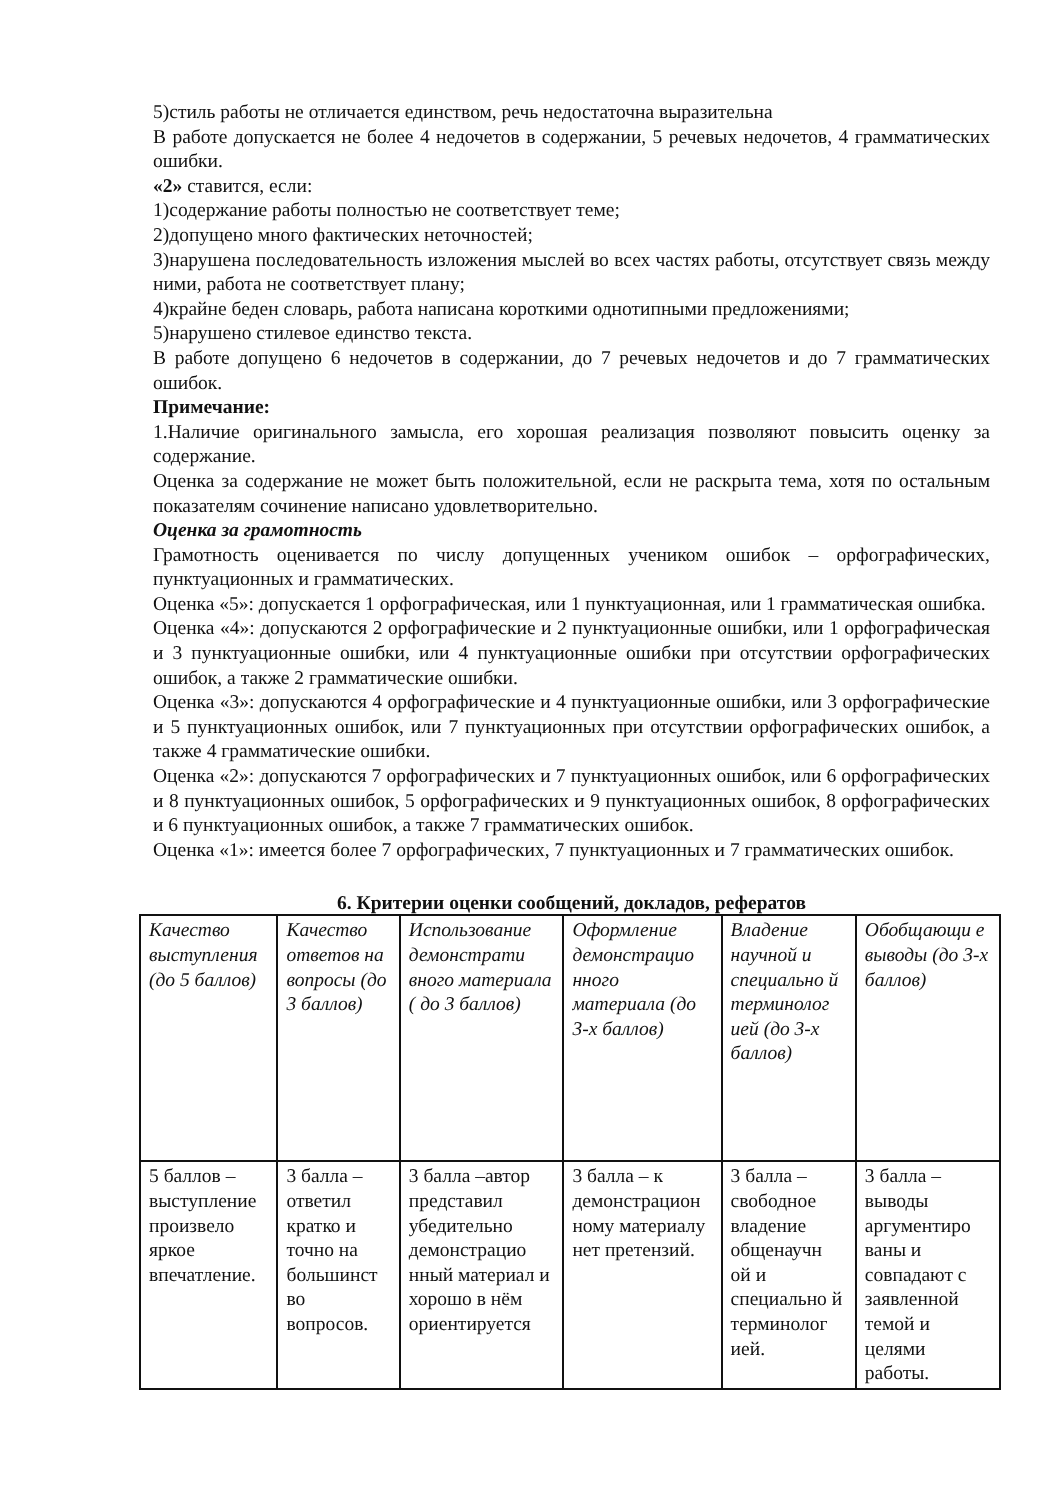5)стиль работы не отличается единством, речь недостаточна выразительна
В работе допускается не более 4 недочетов в содержании, 5 речевых недочетов, 4 грамматических ошибки.
«2» ставится, если:
1)содержание работы полностью не соответствует теме;
2)допущено много фактических неточностей;
3)нарушена последовательность изложения мыслей во всех частях работы, отсутствует связь между ними, работа не соответствует плану;
4)крайне беден словарь, работа написана короткими однотипными предложениями;
5)нарушено стилевое единство текста.
В работе допущено 6 недочетов в содержании, до 7 речевых недочетов и до 7 грамматических ошибок.
Примечание:
1.Наличие оригинального замысла, его хорошая реализация позволяют повысить оценку за содержание.
Оценка за содержание не может быть положительной, если не раскрыта тема, хотя по остальным показателям сочинение написано удовлетворительно.
Оценка за грамотность
Грамотность оценивается по числу допущенных учеником ошибок – орфографических, пунктуационных и грамматических.
Оценка «5»: допускается 1 орфографическая, или 1 пунктуационная, или 1 грамматическая ошибка.
Оценка «4»: допускаются 2 орфографические и 2 пунктуационные ошибки, или 1 орфографическая и 3 пунктуационные ошибки, или 4 пунктуационные ошибки при отсутствии орфографических ошибок, а также 2 грамматические ошибки.
Оценка «3»: допускаются 4 орфографические и 4 пунктуационные ошибки, или 3 орфографические и 5 пунктуационных ошибок, или 7 пунктуационных при отсутствии орфографических ошибок, а также 4 грамматические ошибки.
Оценка «2»: допускаются 7 орфографических и 7 пунктуационных ошибок, или 6 орфографических и 8 пунктуационных ошибок, 5 орфографических и 9 пунктуационных ошибок, 8 орфографических и 6 пунктуационных ошибок, а также 7 грамматических ошибок.
Оценка «1»: имеется более 7 орфографических, 7 пунктуационных и 7 грамматических ошибок.
6. Критерии оценки сообщений, докладов, рефератов
| Качество выступления (до 5 баллов) | Качество ответов на вопросы (до 3 баллов) | Использование демонстрати вного материала ( до 3 баллов) | Оформление демонстрацио нного материала (до 3-х баллов) | Владение научной и специально й терминолог ией (до 3-х баллов) | Обобщающи е выводы (до 3-х баллов) |
| 5 баллов – выступление произвело яркое впечатление. | 3 балла – ответил кратко и точно на большинст во вопросов. | 3 балла –автор представил убедительно демонстрацио нный материал и хорошо в нём ориентируется | 3 балла – к демонстрацион ному материалу нет претензий. | 3 балла – свободное владение общенаучн ой и специально й терминолог ией. | 3 балла – выводы аргументиро ваны и совпадают с заявленной темой и целями работы. |